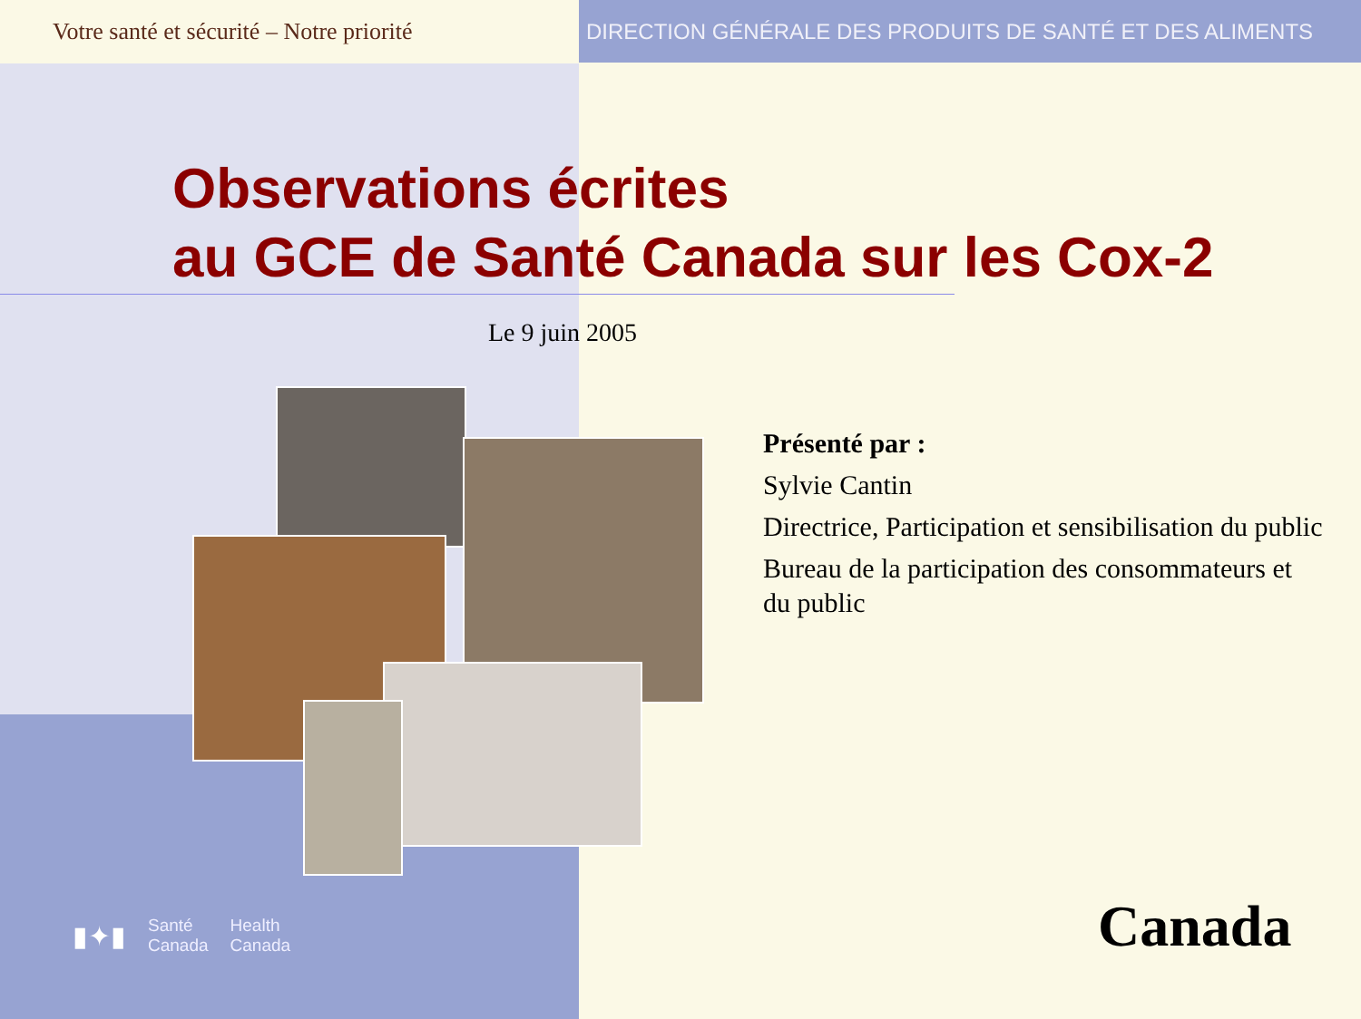Votre santé et sécurité – Notre priorité
DIRECTION GÉNÉRALE DES PRODUITS DE SANTÉ ET DES ALIMENTS
Observations écrites
au GCE de Santé Canada sur les Cox-2
Le 9 juin 2005
Présenté par :
Sylvie Cantin
Directrice, Participation et sensibilisation du public
Bureau de la participation des consommateurs et du public
▮✦▮ Santé
Canada Health
Canada
Canada